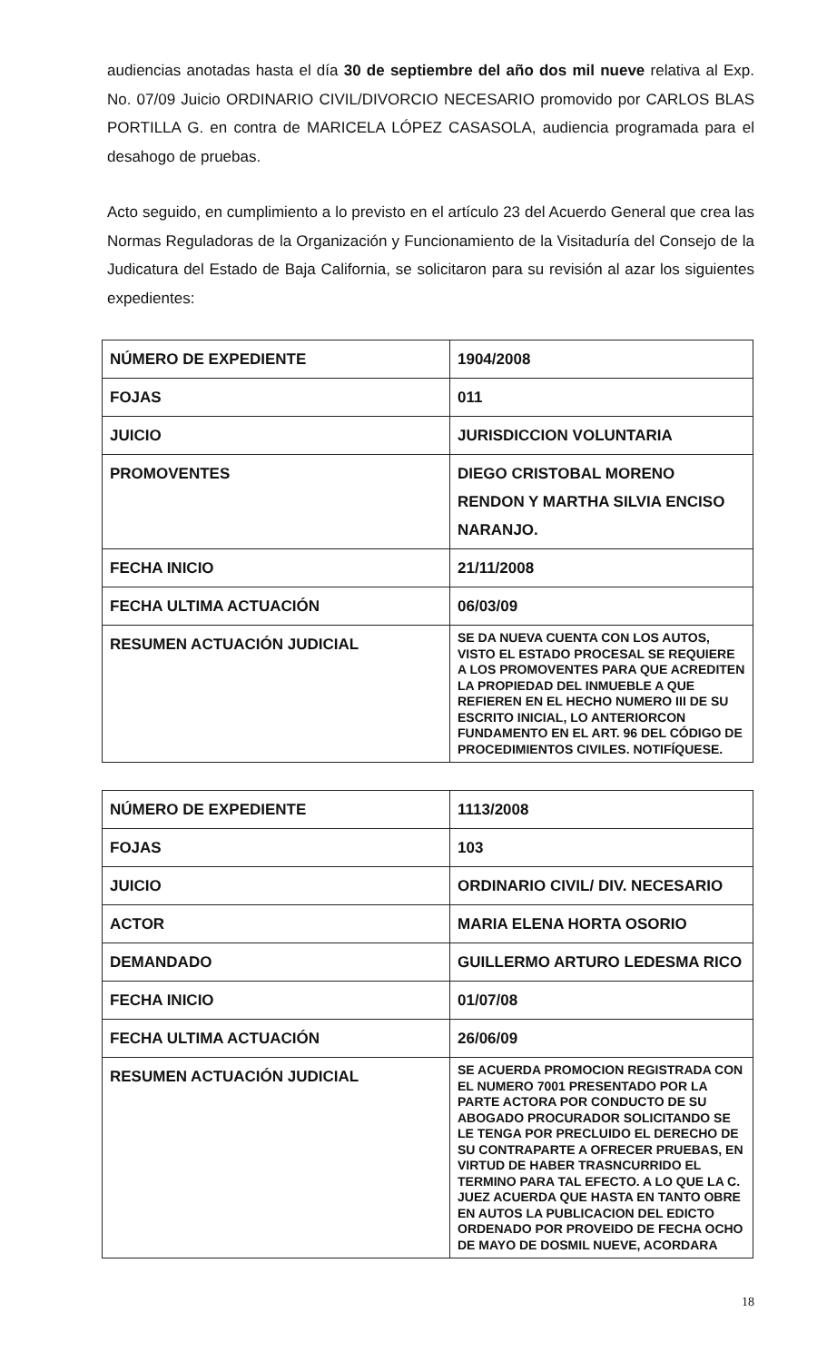audiencias anotadas hasta el día 30 de septiembre del año dos mil nueve relativa al Exp. No. 07/09 Juicio ORDINARIO CIVIL/DIVORCIO NECESARIO promovido por CARLOS BLAS PORTILLA G. en contra de MARICELA LÓPEZ CASASOLA, audiencia programada para el desahogo de pruebas.
Acto seguido, en cumplimiento a lo previsto en el artículo 23 del Acuerdo General que crea las Normas Reguladoras de la Organización y Funcionamiento de la Visitaduría del Consejo de la Judicatura del Estado de Baja California, se solicitaron para su revisión al azar los siguientes expedientes:
| NÚMERO DE EXPEDIENTE | 1904/2008 |
| FOJAS | 011 |
| JUICIO | JURISDICCION VOLUNTARIA |
| PROMOVENTES | DIEGO CRISTOBAL MORENO RENDON Y MARTHA SILVIA ENCISO NARANJO. |
| FECHA INICIO | 21/11/2008 |
| FECHA ULTIMA ACTUACIÓN | 06/03/09 |
| RESUMEN ACTUACIÓN JUDICIAL | SE DA NUEVA CUENTA CON LOS AUTOS, VISTO EL ESTADO PROCESAL SE REQUIERE A LOS PROMOVENTES PARA QUE ACREDITEN LA PROPIEDAD DEL INMUEBLE A QUE REFIEREN EN EL HECHO NUMERO III DE SU ESCRITO INICIAL, LO ANTERIORCON FUNDAMENTO EN EL ART. 96 DEL CÓDIGO DE PROCEDIMIENTOS CIVILES. NOTIFÍQUESE. |
| NÚMERO DE EXPEDIENTE | 1113/2008 |
| FOJAS | 103 |
| JUICIO | ORDINARIO CIVIL/ DIV. NECESARIO |
| ACTOR | MARIA ELENA HORTA OSORIO |
| DEMANDADO | GUILLERMO ARTURO LEDESMA RICO |
| FECHA INICIO | 01/07/08 |
| FECHA ULTIMA ACTUACIÓN | 26/06/09 |
| RESUMEN ACTUACIÓN JUDICIAL | SE ACUERDA PROMOCION REGISTRADA CON EL NUMERO 7001 PRESENTADO POR LA PARTE ACTORA POR CONDUCTO DE SU ABOGADO PROCURADOR SOLICITANDO SE LE TENGA POR PRECLUIDO EL DERECHO DE SU CONTRAPARTE A OFRECER PRUEBAS, EN VIRTUD DE HABER TRASNCURRIDO EL TERMINO PARA TAL EFECTO. A LO QUE LA C. JUEZ ACUERDA QUE HASTA EN TANTO OBRE EN AUTOS LA PUBLICACION DEL EDICTO ORDENADO POR PROVEIDO DE FECHA OCHO DE MAYO DE DOSMIL NUEVE, ACORDARA |
18